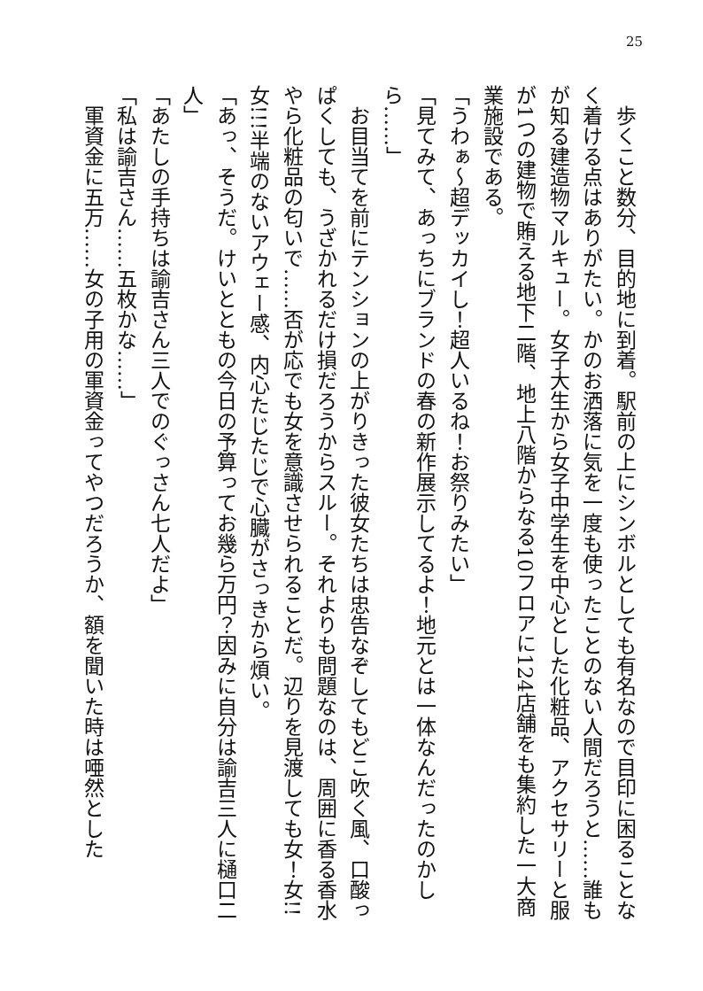25
　歩くこと数分、目的地に到着。駅前の上にシンボルとしても有名なので目印に困ることなく着ける点はありがたい。かのお洒落に気を一度も使ったことのない人間だろうと……誰もが知る建造物マルキュー。女子大生から女子中学生を中心とした化粧品、アクセサリーと服が1つの建物で賄える地下二階、地上八階からなる10フロアに124店舗をも集約した一大商業施設である。
「うわぁ～超デッカイし！超人いるね！お祭りみたい」
「見てみて、あっちにブランドの春の新作展示してるよ！地元とは一体なんだったのかしら……」
　お目当てを前にテンションの上がりきった彼女たちは忠告なぞしてもどこ吹く風、口酸っぱくしても、うざかれるだけ損だろうからスルー。それよりも問題なのは、周囲に香る香水やら化粧品の匂いで……否が応でも女を意識させられることだ。辺りを見渡しても女！女!!女!!!半端のないアウェー感、内心たじたじで心臓がさっきから煩い。
「あっ、そうだ。けいとともの今日の予算ってお幾ら万円？因みに自分は諭吉三人に樋口二人」
「あたしの手持ちは諭吉さん三人でのぐっさん七人だよ」
「私は諭吉さん……五枚かな……」
　軍資金に五万……女の子用の軍資金ってやつだろうか、額を聞いた時は唖然とした